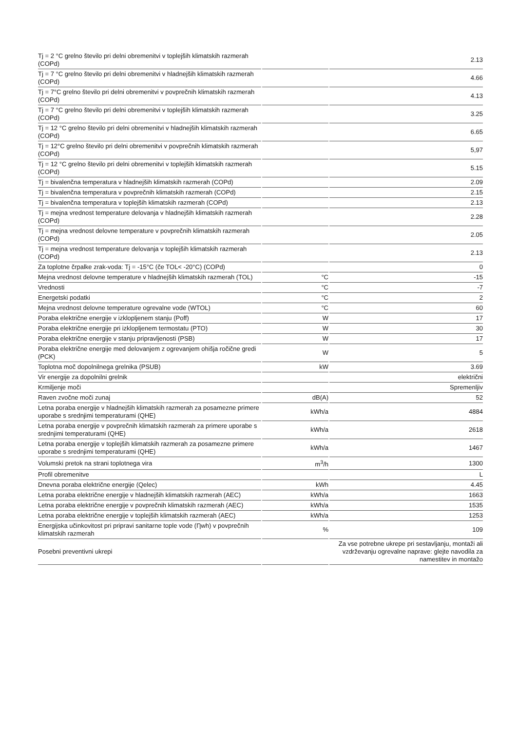| Tj = 2 °C grelno število pri delni obremenitvi v toplejših klimatskih razmerah (COPd) | | 2.13 |
| Tj = 7 °C grelno število pri delni obremenitvi v hladnejših klimatskih razmerah (COPd) | | 4.66 |
| Tj = 7°C grelno število pri delni obremenitvi v povprečnih klimatskih razmerah (COPd) | | 4.13 |
| Tj = 7 °C grelno število pri delni obremenitvi v toplejših klimatskih razmerah (COPd) | | 3.25 |
| Tj = 12 °C grelno število pri delni obremenitvi v hladnejših klimatskih razmerah (COPd) | | 6.65 |
| Tj = 12°C grelno število pri delni obremenitvi v povprečnih klimatskih razmerah (COPd) | | 5,97 |
| Tj = 12 °C grelno število pri delni obremenitvi v toplejših klimatskih razmerah (COPd) | | 5.15 |
| Tj = bivalenčna temperatura v hladnejših klimatskih razmerah (COPd) | | 2.09 |
| Tj = bivalenčna temperatura v povprečnih klimatskih razmerah (COPd) | | 2.15 |
| Tj = bivalenčna temperatura v toplejših klimatskih razmerah (COPd) | | 2.13 |
| Tj = mejna vrednost temperature delovanja v hladnejših klimatskih razmerah (COPd) | | 2.28 |
| Tj = mejna vrednost delovne temperature v povprečnih klimatskih razmerah (COPd) | | 2.05 |
| Tj = mejna vrednost temperature delovanja v toplejših klimatskih razmerah (COPd) | | 2.13 |
| Za toplotne črpalke zrak-voda: Tj = -15°C (če TOL< -20°C) (COPd) | | 0 |
| Mejna vrednost delovne temperature v hladnejših klimatskih razmerah (TOL) | °C | -15 |
| Vrednosti | °C | -7 |
| Energetski podatki | °C | 2 |
| Mejna vrednost delovne temperature ogrevalne vode (WTOL) | °C | 60 |
| Poraba električne energije v izklopljenem stanju (Poff) | W | 17 |
| Poraba električne energije pri izklopljenem termostatu (PTO) | W | 30 |
| Poraba električne energije v stanju pripravljenosti (PSB) | W | 17 |
| Poraba električne energije med delovanjem z ogrevanjem ohišja ročične gredi (PCK) | W | 5 |
| Toplotna moč dopolnilnega grelnika (PSUB) | kW | 3.69 |
| Vir energije za dopolnilni grelnik | | električni |
| Krmiljenje moči | | Spremenljiv |
| Raven zvočne moči zunaj | dB(A) | 52 |
| Letna poraba energije v hladnejših klimatskih razmerah za posamezne primere uporabe s srednjimi temperaturami (QHE) | kWh/a | 4884 |
| Letna poraba energije v povprečnih klimatskih razmerah za primere uporabe s srednjimi temperaturami (QHE) | kWh/a | 2618 |
| Letna poraba energije v toplejših klimatskih razmerah za posamezne primere uporabe s srednjimi temperaturami (QHE) | kWh/a | 1467 |
| Volumski pretok na strani toplotnega vira | m<sup>3</sup>/h | 1300 |
| Profil obremenitve | | L |
| Dnevna poraba električne energije (Qelec) | kWh | 4.45 |
| Letna poraba električne energije v hladnejših klimatskih razmerah (AEC) | kWh/a | 1663 |
| Letna poraba električne energije v povprečnih klimatskih razmerah (AEC) | kWh/a | 1535 |
| Letna poraba električne energije v toplejših klimatskih razmerah (AEC) | kWh/a | 1253 |
| Energijska učinkovitost pri pripravi sanitarne tople vode (Ƞwh) v povprečnih klimatskih razmerah | % | 109 |
| Posebni preventivni ukrepi | | Za vse potrebne ukrepe pri sestavljanju, montaži ali vzdrževanju ogrevalne naprave: glejte navodila za namestitev in montažo |